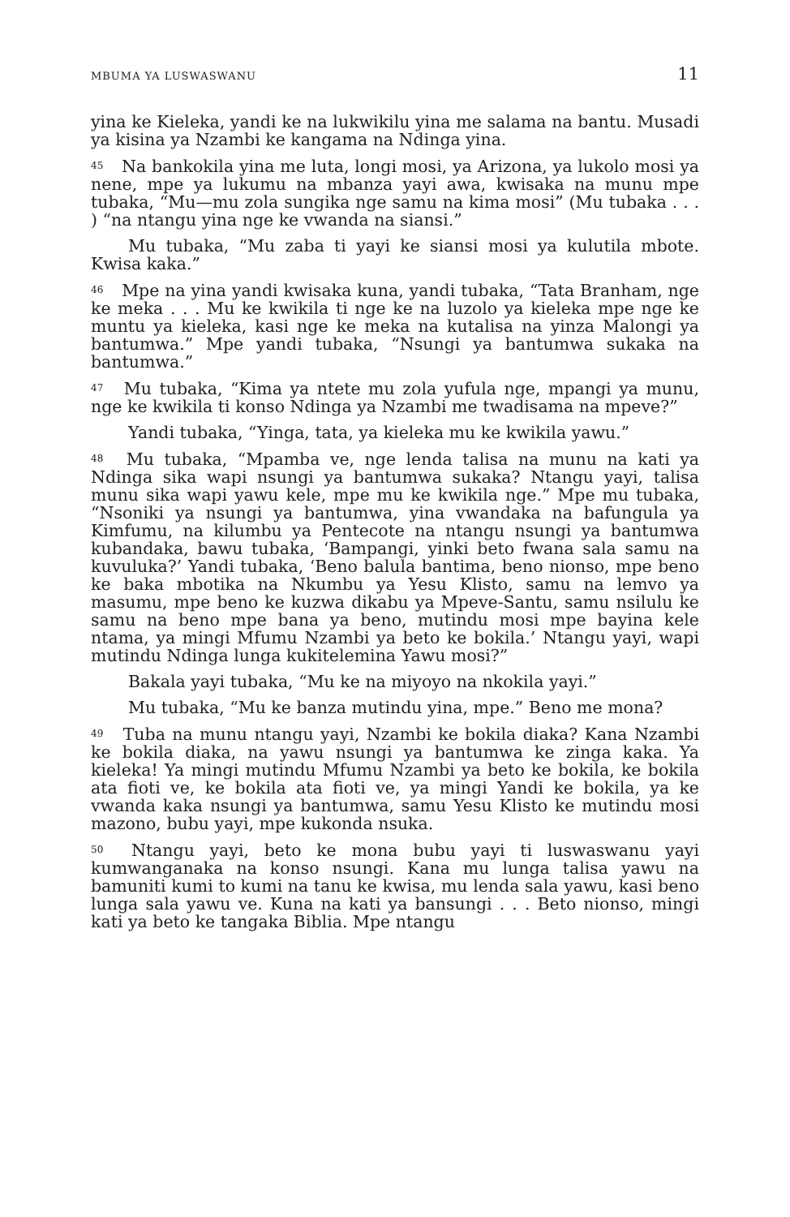MBUMA YA LUSWASWANU 11
yina ke Kieleka, yandi ke na lukwikilu yina me salama na bantu. Musadi ya kisina ya Nzambi ke kangama na Ndinga yina.
<sup>45</sup> Na bankokila yina me luta, longi mosi, ya Arizona, ya lukolo mosi ya nene, mpe ya lukumu na mbanza yayi awa, kwisaka na munu mpe tubaka, “Mu—mu zola sungika nge samu na kima mosi” (Mu tubaka . . . ) “na ntangu yina nge ke vwanda na siansi.”
Mu tubaka, “Mu zaba ti yayi ke siansi mosi ya kulutila mbote. Kwisa kaka.”
<sup>46</sup> Mpe na yina yandi kwisaka kuna, yandi tubaka, “Tata Branham, nge ke meka . . . Mu ke kwikila ti nge ke na luzolo ya kieleka mpe nge ke muntu ya kieleka, kasi nge ke meka na kutalisa na yinza Malongi ya bantumwa.” Mpe yandi tubaka, “Nsungi ya bantumwa sukaka na bantumwa.”
<sup>47</sup> Mu tubaka, “Kima ya ntete mu zola yufula nge, mpangi ya munu, nge ke kwikila ti konso Ndinga ya Nzambi me twadisama na mpeve?”
Yandi tubaka, “Yinga, tata, ya kieleka mu ke kwikila yawu.”
<sup>48</sup> Mu tubaka, “Mpamba ve, nge lenda talisa na munu na kati ya Ndinga sika wapi nsungi ya bantumwa sukaka? Ntangu yayi, talisa munu sika wapi yawu kele, mpe mu ke kwikila nge.” Mpe mu tubaka, “Nsoniki ya nsungi ya bantumwa, yina vwandaka na bafungula ya Kimfumu, na kilumbu ya Pentecote na ntangu nsungi ya bantumwa kubandaka, bawu tubaka, ‘Bampangi, yinki beto fwana sala samu na kuvuluka?’ Yandi tubaka, ‘Beno balula bantima, beno nionso, mpe beno ke baka mbotika na Nkumbu ya Yesu Klisto, samu na lemvo ya masumu, mpe beno ke kuzwa dikabu ya Mpeve-Santu, samu nsilulu ke samu na beno mpe bana ya beno, mutindu mosi mpe bayina kele ntama, ya mingi Mfumu Nzambi ya beto ke bokila.’ Ntangu yayi, wapi mutindu Ndinga lunga kukitelemina Yawu mosi?”
Bakala yayi tubaka, “Mu ke na miyoyo na nkokila yayi.”
Mu tubaka, “Mu ke banza mutindu yina, mpe.” Beno me mona?
<sup>49</sup> Tuba na munu ntangu yayi, Nzambi ke bokila diaka? Kana Nzambi ke bokila diaka, na yawu nsungi ya bantumwa ke zinga kaka. Ya kieleka! Ya mingi mutindu Mfumu Nzambi ya beto ke bokila, ke bokila ata fioti ve, ke bokila ata fioti ve, ya mingi Yandi ke bokila, ya ke vwanda kaka nsungi ya bantumwa, samu Yesu Klisto ke mutindu mosi mazono, bubu yayi, mpe kukonda nsuka.
<sup>50</sup> Ntangu yayi, beto ke mona bubu yayi ti luswaswanu yayi kumwanganaka na konso nsungi. Kana mu lunga talisa yawu na bamuniti kumi to kumi na tanu ke kwisa, mu lenda sala yawu, kasi beno lunga sala yawu ve. Kuna na kati ya bansungi . . . Beto nionso, mingi kati ya beto ke tangaka Biblia. Mpe ntangu